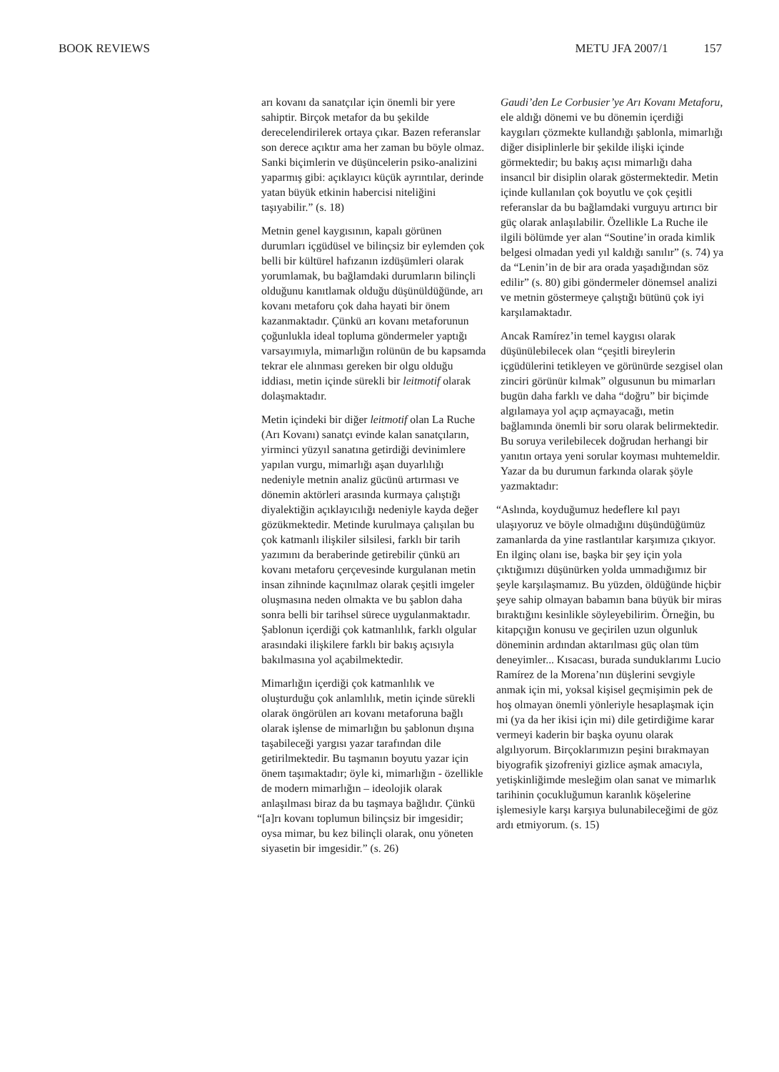BOOK REVIEWS METU JFA 2007/1 157
arı kovanı da sanatçılar için önemli bir yere sahiptir. Birçok metafor da bu şekilde derecelendirilerek ortaya çıkar. Bazen referanslar son derece açıktır ama her zaman bu böyle olmaz. Sanki biçimlerin ve düşüncelerin psiko-analizini yaparmış gibi: açıklayıcı küçük ayrıntılar, derinde yatan büyük etkinin habercisi niteliğini taşıyabilir.” (s. 18)
Metnin genel kaygısının, kapalı görünen durumları içgüdüsel ve bilinçsiz bir eylemden çok belli bir kültürel hafızanın izdüşümleri olarak yorumlamak, bu bağlamdaki durumların bilinçli olduğunu kanıtlamak olduğu düşünüldüğünde, arı kovanı metaforu çok daha hayati bir önem kazanmaktadır. Çünkü arı kovanı metaforunun çoğunlukla ideal topluma göndermeler yaptığı varsayımıyla, mimarlığın rolünün de bu kapsamda tekrar ele alınması gereken bir olgu olduğu iddiası, metin içinde sürekli bir leitmotif olarak dolaşmaktadır.
Metin içindeki bir diğer leitmotif olan La Ruche (Arı Kovanı) sanatçı evinde kalan sanatçıların, yirminci yüzyıl sanatına getirdiği devinimlere yapılan vurgu, mimarlığı aşan duyarlılığı nedeniyle metnin analiz gücünü artırması ve dönemin aktörleri arasında kurmaya çalıştığı diyalektiğin açıklayıcılığı nedeniyle kayda değer gözükmektedir. Metinde kurulmaya çalışılan bu çok katmanlı ilişkiler silsilesi, farklı bir tarih yazımını da beraberinde getirebilir çünkü arı kovanı metaforu çerçevesinde kurgulanan metin insan zihninde kaçınılmaz olarak çeşitli imgeler oluşmasına neden olmakta ve bu şablon daha sonra belli bir tarihsel sürece uygulanmaktadır. Şablonun içerdiği çok katmanlılık, farklı olgular arasındaki ilişkilere farklı bir bakış açısıyla bakılmasına yol açabilmektedir.
Mimarlığın içerdiği çok katmanlılık ve oluşturduğu çok anlamlılık, metin içinde sürekli olarak öngörülen arı kovanı metaforuna bağlı olarak işlense de mimarlığın bu şablonun dışına taşabileceği yargısı yazar tarafından dile getirilmektedir. Bu taşmanın boyutu yazar için önem taşımaktadır; öyle ki, mimarlığın - özellikle de modern mimarlığın – ideolojik olarak anlaşılması biraz da bu taşmaya bağlıdır. Çünkü “[a]rı kovanı toplumun bilinçsiz bir imgesidir; oysa mimar, bu kez bilinçli olarak, onu yöneten siyasetin bir imgesidir.” (s. 26)
Gaudi’den Le Corbusier’ye Arı Kovanı Metaforu, ele aldığı dönemi ve bu dönemin içerdiği kaygıları çözmekte kullandığı şablonla, mimarlığı diğer disiplinlerle bir şekilde ilişki içinde görmektedir; bu bakış açısı mimarlığı daha insancıl bir disiplin olarak göstermektedir. Metin içinde kullanılan çok boyutlu ve çok çeşitli referanslar da bu bağlamdaki vurguyu artırıcı bir güç olarak anlaşılabilir. Özellikle La Ruche ile ilgili bölümde yer alan “Soutine’in orada kimlik belgesi olmadan yedi yıl kaldığı sanılır” (s. 74) ya da “Lenin’in de bir ara orada yaşadığından söz edilir” (s. 80) gibi göndermeler dönemsel analizi ve metnin göstermeye çalıştığı bütünü çok iyi karşılamaktadır.
Ancak Ramírez’in temel kaygısı olarak düşünülebilecek olan “çeşitli bireylerin içgüdülerini tetikleyen ve görünürde sezgisel olan zinciri görünür kılmak” olgusunun bu mimarları bugün daha farklı ve daha “doğru” bir biçimde algılamaya yol açıp açmayacağı, metin bağlamında önemli bir soru olarak belirmektedir. Bu soruya verilebilecek doğrudan herhangi bir yanıtın ortaya yeni sorular koyması muhtemeldir. Yazar da bu durumun farkında olarak şöyle yazmaktadır:
“Aslında, koyduğumuz hedeflere kıl payı ulaşıyoruz ve böyle olmadığını düşündüğümüz zamanlarda da yine rastlantılar karşımıza çıkıyor. En ilginç olanı ise, başka bir şey için yola çıktığımızı düşünürken yolda ummadığımız bir şeyle karşılaşmamız. Bu yüzden, öldüğünde hiçbir şeye sahip olmayan babamın bana büyük bir miras bıraktığını kesinlikle söyleyebilirim. Örneğin, bu kitapçığın konusu ve geçirilen uzun olgunluk döneminin ardından aktarılması güç olan tüm deneyimler... Kısacası, burada sunduklarımı Lucio Ramírez de la Morena’nın düşlerini sevgiyle anmak için mi, yoksal kişisel geçmişimin pek de hoş olmayan önemli yönleriyle hesaplaşmak için mi (ya da her ikisi için mi) dile getirdiğime karar vermeyi kaderin bir başka oyunu olarak algılıyorum. Birçoklarımızın peşini bırakmayan biyografik şizofreniyi gizlice aşmak amacıyla, yetişkinliğimde mesleğim olan sanat ve mimarlık tarihinin çocukluğumun karanlık köşelerine işlemesiyle karşı karşıya bulunabileceğimi de göz ardı etmiyorum. (s. 15)